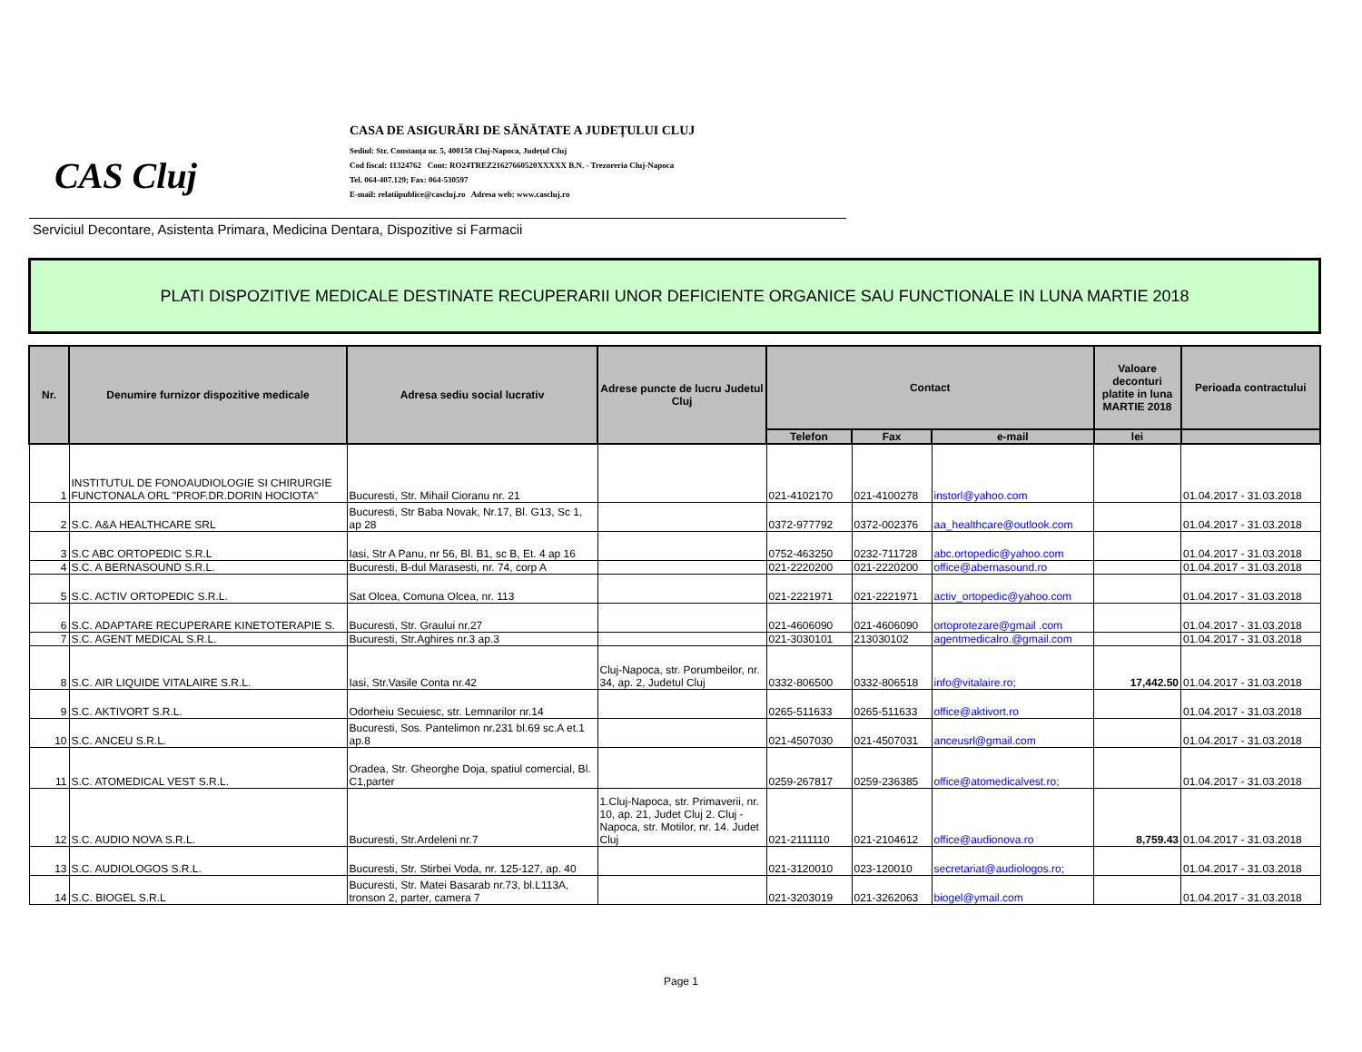CAS Cluj
CASA DE ASIGURĂRI DE SĂNĂTATE A JUDEȚULUI CLUJ
Sediul: Str. Constanța nr. 5, 400158 Cluj-Napoca, Județul Cluj
Cod fiscal: 11324762 Cont: RO24TREZ21627660520XXXXX B.N. - Trezoreria Cluj-Napoca
Tel. 064-407.129; Fax: 064-530597
E-mail: relatiipublice@cascluj.ro Adresa web: www.cascluj.ro
Serviciul Decontare, Asistenta Primara, Medicina Dentara, Dispozitive si Farmacii
PLATI DISPOZITIVE MEDICALE DESTINATE RECUPERARII UNOR DEFICIENTE ORGANICE SAU FUNCTIONALE IN LUNA MARTIE 2018
| Nr. | Denumire furnizor dispozitive medicale | Adresa sediu social lucrativ | Adrese puncte de lucru Judetul Cluj | Contact | | | Valoare deconturi platite in luna MARTIE 2018 | Perioada contractului |
| --- | --- | --- | --- | --- | --- | --- | --- | --- |
| | | | | Telefon | Fax | e-mail | lei | |
| 1 | INSTITUTUL DE FONOAUDIOLOGIE SI CHIRURGIE FUNCTONALA ORL "PROF.DR.DORIN HOCIOTA" | Bucuresti, Str. Mihail Cioranu nr. 21 | | 021-4102170 | 021-4100278 | instorl@yahoo.com | | 01.04.2017 - 31.03.2018 |
| 2 | S.C. A&A HEALTHCARE SRL | Bucuresti, Str Baba Novak, Nr.17, Bl. G13, Sc 1, ap 28 | | 0372-977792 | 0372-002376 | aa_healthcare@outlook.com | | 01.04.2017 - 31.03.2018 |
| 3 | S.C ABC ORTOPEDIC S.R.L | Iasi, Str A Panu, nr 56, Bl. B1, sc B, Et. 4 ap 16 | | 0752-463250 | 0232-711728 | abc.ortopedic@yahoo.com | | 01.04.2017 - 31.03.2018 |
| 4 | S.C. A BERNASOUND S.R.L. | Bucuresti, B-dul Marasesti, nr. 74, corp A | | 021-2220200 | 021-2220200 | office@abernasound.ro | | 01.04.2017 - 31.03.2018 |
| 5 | S.C. ACTIV ORTOPEDIC S.R.L. | Sat Olcea, Comuna Olcea, nr. 113 | | 021-2221971 | 021-2221971 | activ_ortopedic@yahoo.com | | 01.04.2017 - 31.03.2018 |
| 6 | S.C. ADAPTARE RECUPERARE KINETOTERAPIE S. | Bucuresti, Str. Graului nr.27 | | 021-4606090 | 021-4606090 | ortoprotezare@gmail .com | | 01.04.2017 - 31.03.2018 |
| 7 | S.C. AGENT MEDICAL S.R.L. | Bucuresti, Str.Aghires nr.3 ap.3 | | 021-3030101 | 213030102 | agentmedicalro.@gmail.com | | 01.04.2017 - 31.03.2018 |
| 8 | S.C. AIR LIQUIDE VITALAIRE S.R.L. | Iasi, Str.Vasile Conta nr.42 | Cluj-Napoca, str. Porumbeilor, nr. 34, ap. 2, Judetul Cluj | 0332-806500 | 0332-806518 | info@vitalaire.ro; | 17,442.50 | 01.04.2017 - 31.03.2018 |
| 9 | S.C. AKTIVORT S.R.L. | Odorheiu Secuiesc, str. Lemnarilor nr.14 | | 0265-511633 | 0265-511633 | office@aktivort.ro | | 01.04.2017 - 31.03.2018 |
| 10 | S.C. ANCEU S.R.L. | Bucuresti, Sos. Pantelimon nr.231 bl.69 sc.A et.1 ap.8 | | 021-4507030 | 021-4507031 | anceusrl@gmail.com | | 01.04.2017 - 31.03.2018 |
| 11 | S.C. ATOMEDICAL VEST S.R.L. | Oradea, Str. Gheorghe Doja, spatiul comercial, Bl. C1,parter | | 0259-267817 | 0259-236385 | office@atomedicalvest.ro; | | 01.04.2017 - 31.03.2018 |
| 12 | S.C. AUDIO NOVA S.R.L. | Bucuresti, Str.Ardeleni nr.7 | 1.Cluj-Napoca, str. Primaverii, nr. 10, ap. 21, Judet Cluj 2. Cluj -Napoca, str. Motilor, nr. 14. Judet Cluj | 021-2111110 | 021-2104612 | office@audionova.ro | 8,759.43 | 01.04.2017 - 31.03.2018 |
| 13 | S.C. AUDIOLOGOS S.R.L. | Bucuresti, Str. Stirbei Voda, nr. 125-127, ap. 40 | | 021-3120010 | 023-120010 | secretariat@audiologos.ro; | | 01.04.2017 - 31.03.2018 |
| 14 | S.C. BIOGEL S.R.L | Bucuresti, Str. Matei Basarab nr.73, bl.L113A, tronson 2, parter, camera 7 | | 021-3203019 | 021-3262063 | biogel@ymail.com | | 01.04.2017 - 31.03.2018 |
Page 1